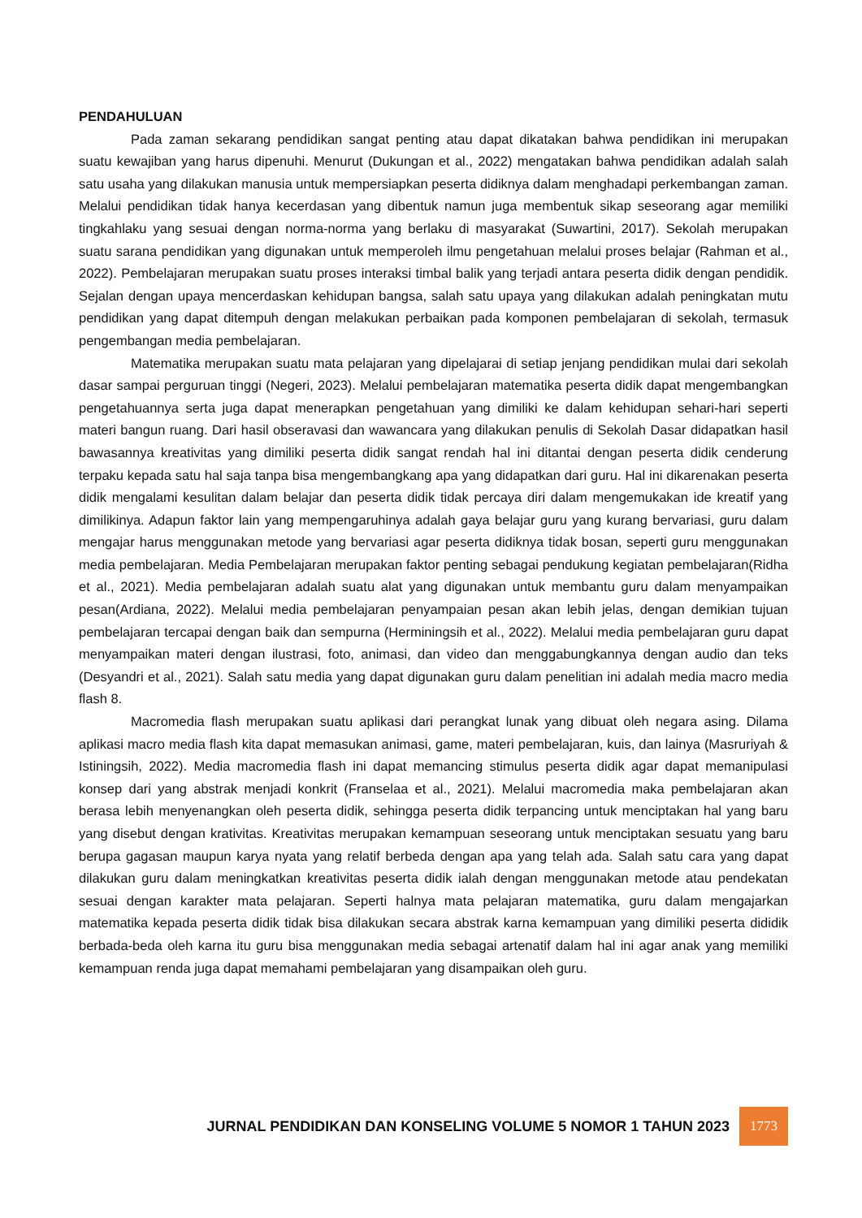PENDAHULUAN
Pada zaman sekarang pendidikan sangat penting atau dapat dikatakan bahwa pendidikan ini merupakan suatu kewajiban yang harus dipenuhi. Menurut (Dukungan et al., 2022) mengatakan bahwa pendidikan adalah salah satu usaha yang dilakukan manusia untuk mempersiapkan peserta didiknya dalam menghadapi perkembangan zaman. Melalui pendidikan tidak hanya kecerdasan yang dibentuk namun juga membentuk sikap seseorang agar memiliki tingkahlaku yang sesuai dengan norma-norma yang berlaku di masyarakat (Suwartini, 2017). Sekolah merupakan suatu sarana pendidikan yang digunakan untuk memperoleh ilmu pengetahuan melalui proses belajar (Rahman et al., 2022). Pembelajaran merupakan suatu proses interaksi timbal balik yang terjadi antara peserta didik dengan pendidik. Sejalan dengan upaya mencerdaskan kehidupan bangsa, salah satu upaya yang dilakukan adalah peningkatan mutu pendidikan yang dapat ditempuh dengan melakukan perbaikan pada komponen pembelajaran di sekolah, termasuk pengembangan media pembelajaran.
Matematika merupakan suatu mata pelajaran yang dipelajarai di setiap jenjang pendidikan mulai dari sekolah dasar sampai perguruan tinggi (Negeri, 2023). Melalui pembelajaran matematika peserta didik dapat mengembangkan pengetahuannya serta juga dapat menerapkan pengetahuan yang dimiliki ke dalam kehidupan sehari-hari seperti materi bangun ruang. Dari hasil obseravasi dan wawancara yang dilakukan penulis di Sekolah Dasar didapatkan hasil bawasannya kreativitas yang dimiliki peserta didik sangat rendah hal ini ditantai dengan peserta didik cenderung terpaku kepada satu hal saja tanpa bisa mengembangkang apa yang didapatkan dari guru. Hal ini dikarenakan peserta didik mengalami kesulitan dalam belajar dan peserta didik tidak percaya diri dalam mengemukakan ide kreatif yang dimilikinya. Adapun faktor lain yang mempengaruhinya adalah gaya belajar guru yang kurang bervariasi, guru dalam mengajar harus menggunakan metode yang bervariasi agar peserta didiknya tidak bosan, seperti guru menggunakan media pembelajaran. Media Pembelajaran merupakan faktor penting sebagai pendukung kegiatan pembelajaran(Ridha et al., 2021). Media pembelajaran adalah suatu alat yang digunakan untuk membantu guru dalam menyampaikan pesan(Ardiana, 2022). Melalui media pembelajaran penyampaian pesan akan lebih jelas, dengan demikian tujuan pembelajaran tercapai dengan baik dan sempurna (Herminingsih et al., 2022). Melalui media pembelajaran guru dapat menyampaikan materi dengan ilustrasi, foto, animasi, dan video dan menggabungkannya dengan audio dan teks (Desyandri et al., 2021). Salah satu media yang dapat digunakan guru dalam penelitian ini adalah media macro media flash 8.
Macromedia flash merupakan suatu aplikasi dari perangkat lunak yang dibuat oleh negara asing. Dilama aplikasi macro media flash kita dapat memasukan animasi, game, materi pembelajaran, kuis, dan lainya (Masruriyah & Istiningsih, 2022). Media macromedia flash ini dapat memancing stimulus peserta didik agar dapat memanipulasi konsep dari yang abstrak menjadi konkrit (Franselaa et al., 2021). Melalui macromedia maka pembelajaran akan berasa lebih menyenangkan oleh peserta didik, sehingga peserta didik terpancing untuk menciptakan hal yang baru yang disebut dengan krativitas. Kreativitas merupakan kemampuan seseorang untuk menciptakan sesuatu yang baru berupa gagasan maupun karya nyata yang relatif berbeda dengan apa yang telah ada. Salah satu cara yang dapat dilakukan guru dalam meningkatkan kreativitas peserta didik ialah dengan menggunakan metode atau pendekatan sesuai dengan karakter mata pelajaran. Seperti halnya mata pelajaran matematika, guru dalam mengajarkan matematika kepada peserta didik tidak bisa dilakukan secara abstrak karna kemampuan yang dimiliki peserta dididik berbada-beda oleh karna itu guru bisa menggunakan media sebagai artenatif dalam hal ini agar anak yang memiliki kemampuan renda juga dapat memahami pembelajaran yang disampaikan oleh guru.
JURNAL PENDIDIKAN DAN KONSELING VOLUME 5 NOMOR 1 TAHUN 2023 1773